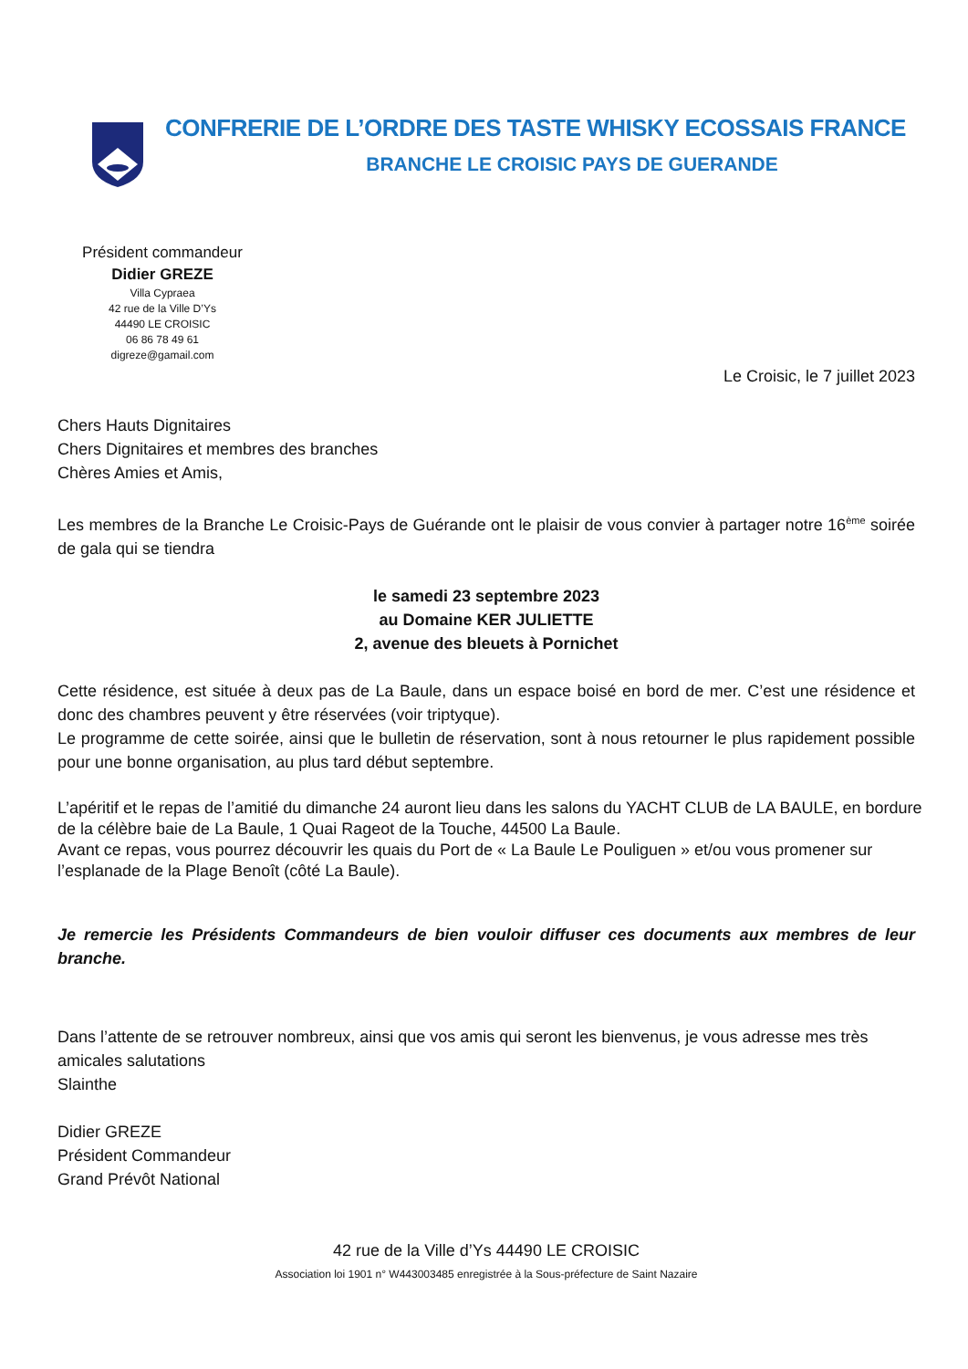CONFRERIE DE L’ORDRE DES TASTE WHISKY ECOSSAIS FRANCE
BRANCHE LE CROISIC PAYS DE GUERANDE
Président commandeur
Didier GREZE
Villa Cypraea
42 rue de la Ville D’Ys
44490 LE CROISIC
06 86 78 49 61
digreze@gamail.com
Le Croisic, le 7 juillet 2023
Chers Hauts Dignitaires
Chers Dignitaires et membres des branches
Chères Amies et Amis,
Les membres de la Branche Le Croisic-Pays de Guérande ont le plaisir de vous convier à partager notre 16<sup>ème</sup> soirée de gala qui se tiendra
le samedi 23 septembre 2023
au Domaine KER JULIETTE
2, avenue des bleuets à Pornichet
Cette résidence, est située à deux pas de La Baule, dans un espace boisé en bord de mer. C’est une résidence et donc des chambres peuvent y être réservées (voir triptyque).
Le programme de cette soirée, ainsi que le bulletin de réservation, sont à nous retourner le plus rapidement possible pour une bonne organisation, au plus tard début septembre.
L’apéritif et le repas de l’amitié du dimanche 24 auront lieu dans les salons du YACHT CLUB de LA BAULE, en bordure de la célèbre baie de La Baule, 1 Quai Rageot de la Touche, 44500 La Baule.
Avant ce repas, vous pourrez découvrir les quais du Port de « La Baule Le Pouliguen » et/ou vous promener sur l’esplanade de la Plage Benoît (côté La Baule).
Je remercie les Présidents Commandeurs de bien vouloir diffuser ces documents aux membres de leur branche.
Dans l’attente de se retrouver nombreux, ainsi que vos amis qui seront les bienvenus, je vous adresse mes très amicales salutations
Slainthe
Didier GREZE
Président Commandeur
Grand Prévôt National
42 rue de la Ville d’Ys 44490 LE CROISIC
Association loi 1901 n° W443003485 enregistrée à la Sous-préfecture de Saint Nazaire